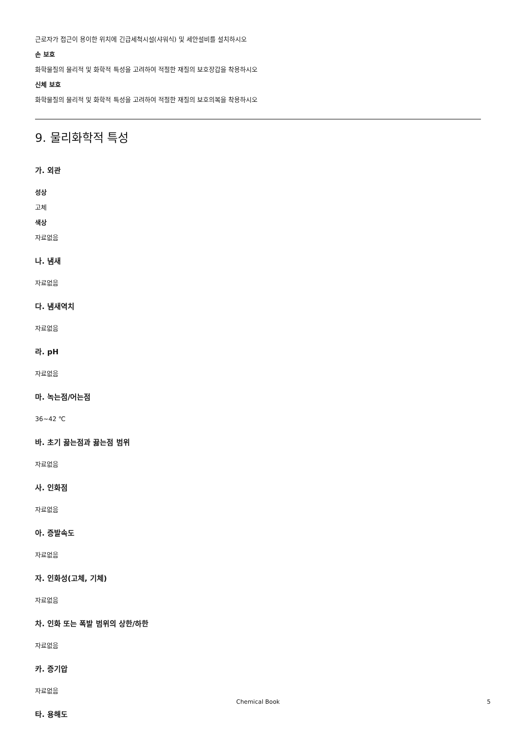근로자가 접근이 용이한 위치에 긴급세척시설(샤워식) 및 세안설비를 설치하시오
손 보호
화학물질의 물리적 및 화학적 특성을 고려하여 적절한 재질의 보호장갑을 착용하시오
신체 보호
화학물질의 물리적 및 화학적 특성을 고려하여 적절한 재질의 보호의복을 착용하시오
9. 물리화학적 특성
가. 외관
성상
고체
색상
자료없음
나. 냄새
자료없음
다. 냄새역치
자료없음
라. pH
자료없음
마. 녹는점/어는점
36~42 ℃
바. 초기 끓는점과 끓는점 범위
자료없음
사. 인화점
자료없음
아. 증발속도
자료없음
자. 인화성(고체, 기체)
자료없음
차. 인화 또는 폭발 범위의 상한/하한
자료없음
카. 증기압
자료없음
타. 용해도
Chemical Book
5